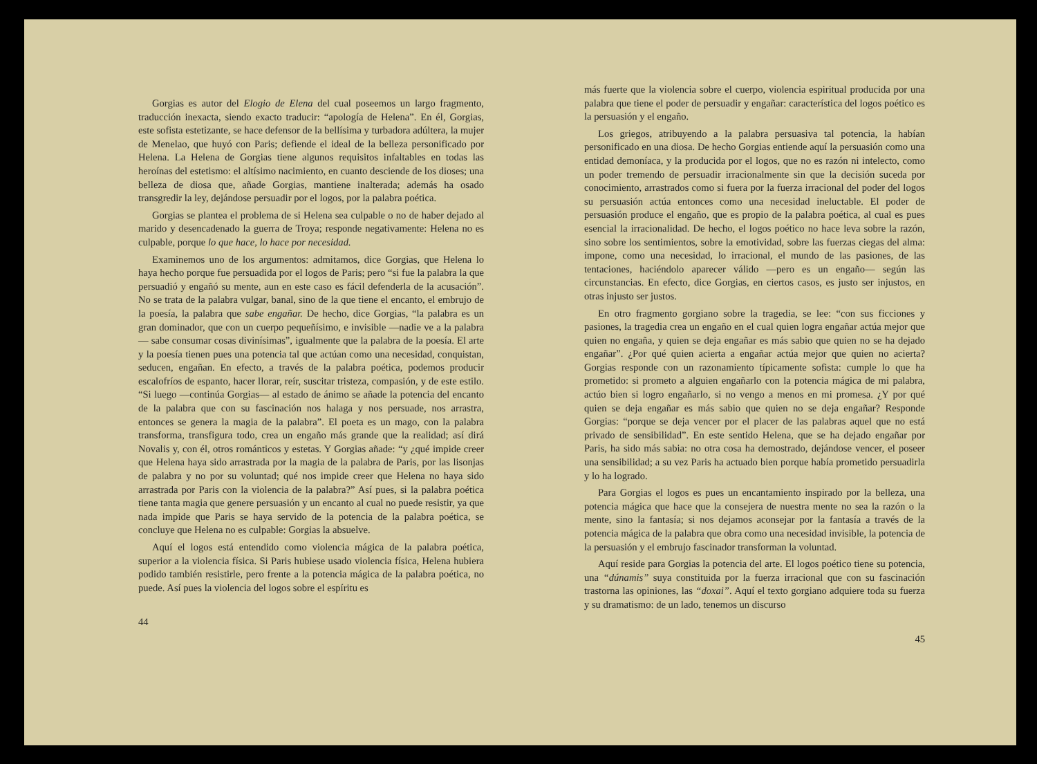Gorgias es autor del Elogio de Elena del cual poseemos un largo fragmento, traducción inexacta, siendo exacto traducir: “apología de Helena”. En él, Gorgias, este sofista estetizante, se hace defensor de la bellísima y turbadora adúltera, la mujer de Menelao, que huyó con Paris; defiende el ideal de la belleza personificado por Helena. La Helena de Gorgias tiene algunos requisitos infaltables en todas las heroínas del estetismo: el altísimo nacimiento, en cuanto desciende de los dioses; una belleza de diosa que, añade Gorgias, mantiene inalterada; además ha osado transgredir la ley, dejándose persuadir por el logos, por la palabra poética.
Gorgias se plantea el problema de si Helena sea culpable o no de haber dejado al marido y desencadenado la guerra de Troya; responde negativamente: Helena no es culpable, porque lo que hace, lo hace por necesidad.
Examinemos uno de los argumentos: admitamos, dice Gorgias, que Helena lo haya hecho porque fue persuadida por el logos de Paris; pero “si fue la palabra la que persuadió y engañó su mente, aun en este caso es fácil defenderla de la acusación”. No se trata de la palabra vulgar, banal, sino de la que tiene el encanto, el embrujo de la poesía, la palabra que sabe engañar. De hecho, dice Gorgias, “la palabra es un gran dominador, que con un cuerpo pequeñísimo, e invisible —nadie ve a la palabra— sabe consumar cosas divinísimas”, igualmente que la palabra de la poesía. El arte y la poesía tienen pues una potencia tal que actúan como una necesidad, conquistan, seducen, engañan. En efecto, a través de la palabra poética, podemos producir escalofríos de espanto, hacer llorar, reír, suscitar tristeza, compasión, y de este estilo. “Si luego —continúa Gorgias— al estado de ánimo se añade la potencia del encanto de la palabra que con su fascinación nos halaga y nos persuade, nos arrastra, entonces se genera la magia de la palabra”. El poeta es un mago, con la palabra transforma, transfigura todo, crea un engaño más grande que la realidad; así dirá Novalis y, con él, otros románticos y estetas. Y Gorgias añade: “y ¿qué impide creer que Helena haya sido arrastrada por la magia de la palabra de Paris, por las lisonjas de palabra y no por su voluntad; qué nos impide creer que Helena no haya sido arrastrada por Paris con la violencia de la palabra?” Así pues, si la palabra poética tiene tanta magia que genere persuasión y un encanto al cual no puede resistir, ya que nada impide que Paris se haya servido de la potencia de la palabra poética, se concluye que Helena no es culpable: Gorgias la absuelve.
Aquí el logos está entendido como violencia mágica de la palabra poética, superior a la violencia física. Si Paris hubiese usado violencia física, Helena hubiera podido también resistirle, pero frente a la potencia mágica de la palabra poética, no puede. Así pues la violencia del logos sobre el espíritu es
44
más fuerte que la violencia sobre el cuerpo, violencia espiritual producida por una palabra que tiene el poder de persuadir y engañar: característica del logos poético es la persuasión y el engaño.
Los griegos, atribuyendo a la palabra persuasiva tal potencia, la habían personificado en una diosa. De hecho Gorgias entiende aquí la persuasión como una entidad demoníaca, y la producida por el logos, que no es razón ni intelecto, como un poder tremendo de persuadir irracionalmente sin que la decisión suceda por conocimiento, arrastrados como si fuera por la fuerza irracional del poder del logos su persuasión actúa entonces como una necesidad ineluctable. El poder de persuasión produce el engaño, que es propio de la palabra poética, al cual es pues esencial la irracionalidad. De hecho, el logos poético no hace leva sobre la razón, sino sobre los sentimientos, sobre la emotividad, sobre las fuerzas ciegas del alma: impone, como una necesidad, lo irracional, el mundo de las pasiones, de las tentaciones, haciéndolo aparecer válido —pero es un engaño— según las circunstancias. En efecto, dice Gorgias, en ciertos casos, es justo ser injustos, en otras injusto ser justos.
En otro fragmento gorgiano sobre la tragedia, se lee: “con sus ficciones y pasiones, la tragedia crea un engaño en el cual quien logra engañar actúa mejor que quien no engaña, y quien se deja engañar es más sabio que quien no se ha dejado engañar”. ¿Por qué quien acierta a engañar actúa mejor que quien no acierta? Gorgias responde con un razonamiento típicamente sofista: cumple lo que ha prometido: si prometo a alguien engañarlo con la potencia mágica de mi palabra, actúo bien si logro engañarlo, si no vengo a menos en mi promesa. ¿Y por qué quien se deja engañar es más sabio que quien no se deja engañar? Responde Gorgias: “porque se deja vencer por el placer de las palabras aquel que no está privado de sensibilidad”. En este sentido Helena, que se ha dejado engañar por Paris, ha sido más sabia: no otra cosa ha demostrado, dejándose vencer, el poseer una sensibilidad; a su vez Paris ha actuado bien porque había prometido persuadirla y lo ha logrado.
Para Gorgias el logos es pues un encantamiento inspirado por la belleza, una potencia mágica que hace que la consejera de nuestra mente no sea la razón o la mente, sino la fantasía; si nos dejamos aconsejar por la fantasía a través de la potencia mágica de la palabra que obra como una necesidad invisible, la potencia de la persuasión y el embrujo fascinador transforman la voluntad.
Aquí reside para Gorgias la potencia del arte. El logos poético tiene su potencia, una “dúnamis” suya constituida por la fuerza irracional que con su fascinación trastorna las opiniones, las “doxai”. Aquí el texto gorgiano adquiere toda su fuerza y su dramatismo: de un lado, tenemos un discurso
45